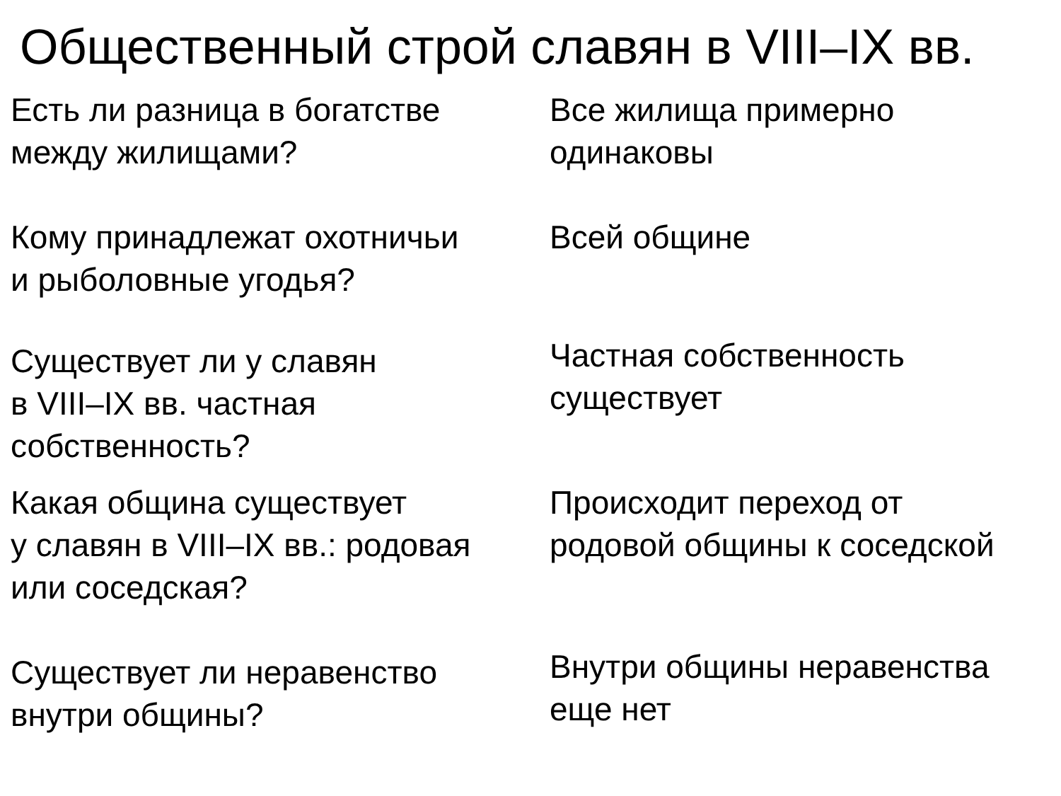Общественный строй славян в VIII–IX вв.
Есть ли разница в богатстве
между жилищами?
Все жилища примерно
одинаковы
Кому принадлежат охотничьи
и рыболовные угодья?
Всей общине
Существует ли у славян
в VIII–IX вв. частная
собственность?
Частная собственность
существует
Какая община существует
у славян в VIII–IX вв.: родовая
или соседская?
Происходит переход от
родовой общины к соседской
Существует ли неравенство
внутри общины?
Внутри общины неравенства
еще нет